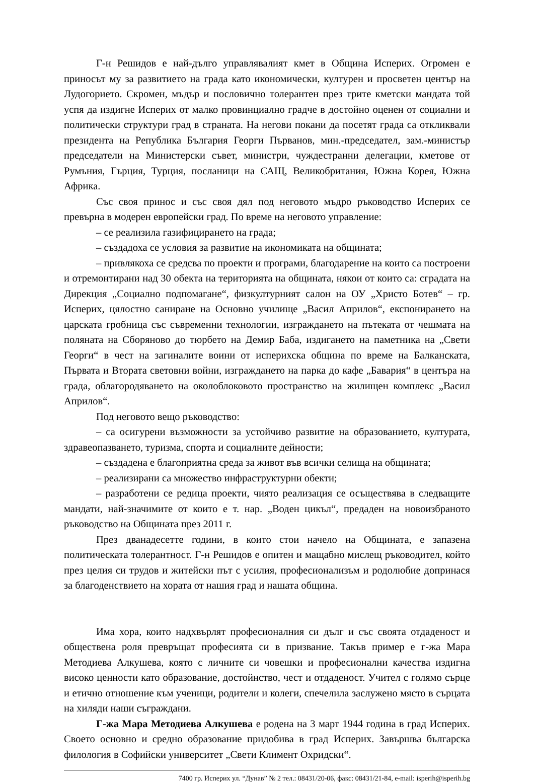Г-н Решидов е най-дълго управлявалият кмет в Община Исперих. Огромен е приносът му за развитието на града като икономически, културен и просветен център на Лудогорието. Скромен, мъдър и пословично толерантен през трите кметски мандата той успя да издигне Исперих от малко провинциално градче в достойно оценен от социални и политически структури град в страната. На негови покани да посетят града са откликвали президента на Република България Георги Първанов, мин.-председател, зам.-министър председатели на Министерски съвет, министри, чуждестранни делегации, кметове от Румъния, Гърция, Турция, посланици на САЩ, Великобритания, Южна Корея, Южна Африка.
Със своя принос и със своя дял под неговото мъдро ръководство Исперих се превърна в модерен европейски град. По време на неговото управление:
– се реализила газифицирането на града;
– създадоха се условия за развитие на икономиката на общината;
– привлякоха се средсва по проекти и програми, благодарение на които са построени и отремонтирани над 30 обекта на територията на общината, някои от които са: сградата на Дирекция „Социално подпомагане“, физкултурният салон на ОУ „Христо Ботев“ – гр. Исперих, цялостно саниране на Основно училище „Васил Априлов“, експонирането на царската гробница със съвременни технологии, изграждането на пътеката от чешмата на поляната на Сборяново до тюрбето на Демир Баба, издигането на паметника на „Свети Георги“ в чест на загиналите воини от исперихска община по време на Балканската, Първата и Втората световни войни, изграждането на парка до кафе „Бавария“ в центъра на града, облагородяването на околоблоковото пространство на жилищен комплекс „Васил Априлов“.
Под неговото вещо ръководство:
– са осигурени възможности за устойчиво развитие на образованието, културата, здравеопазването, туризма, спорта и социалните дейности;
– създадена е благоприятна среда за живот във всички селища на общината;
– реализирани са множество инфраструктурни обекти;
– разработени се редица проекти, чиято реализация се осъществява в следващите мандати, най-значимите от които е т. нар. „Воден цикъл“, предаден на новоизбраното ръководство на Общината през 2011 г.
През дванадесетте години, в които стои начело на Общината, е запазена политическата толерантност. Г-н Решидов е опитен и мащабно мислещ ръководител, който през целия си трудов и житейски път с усилия, професионализъм и родолюбие допринася за благоденствието на хората от нашия град и нашата община.
Има хора, които надхвърлят професионалния си дълг и със своята отдаденост и обществена роля превръщат професията си в призвание. Такъв пример е г-жа Мара Методиева Алкушева, която с личните си човешки и професионални качества издигна високо ценности като образование, достойнство, чест и отдаденост. Учител с голямо сърце и етично отношение към ученици, родители и колеги, спечелила заслужено място в сърцата на хиляди наши съграждани.
Г-жа Мара Методиева Алкушева е родена на 3 март 1944 година в град Исперих. Своето основно и средно образование придобива в град Исперих. Завършва българска филология в Софийски университет „Свети Климент Охридски“.
7400 гр. Исперих ул. “Дунав” № 2 тел.: 08431/20-06, факс: 08431/21-84, e-mail: isperih@isperih.bg